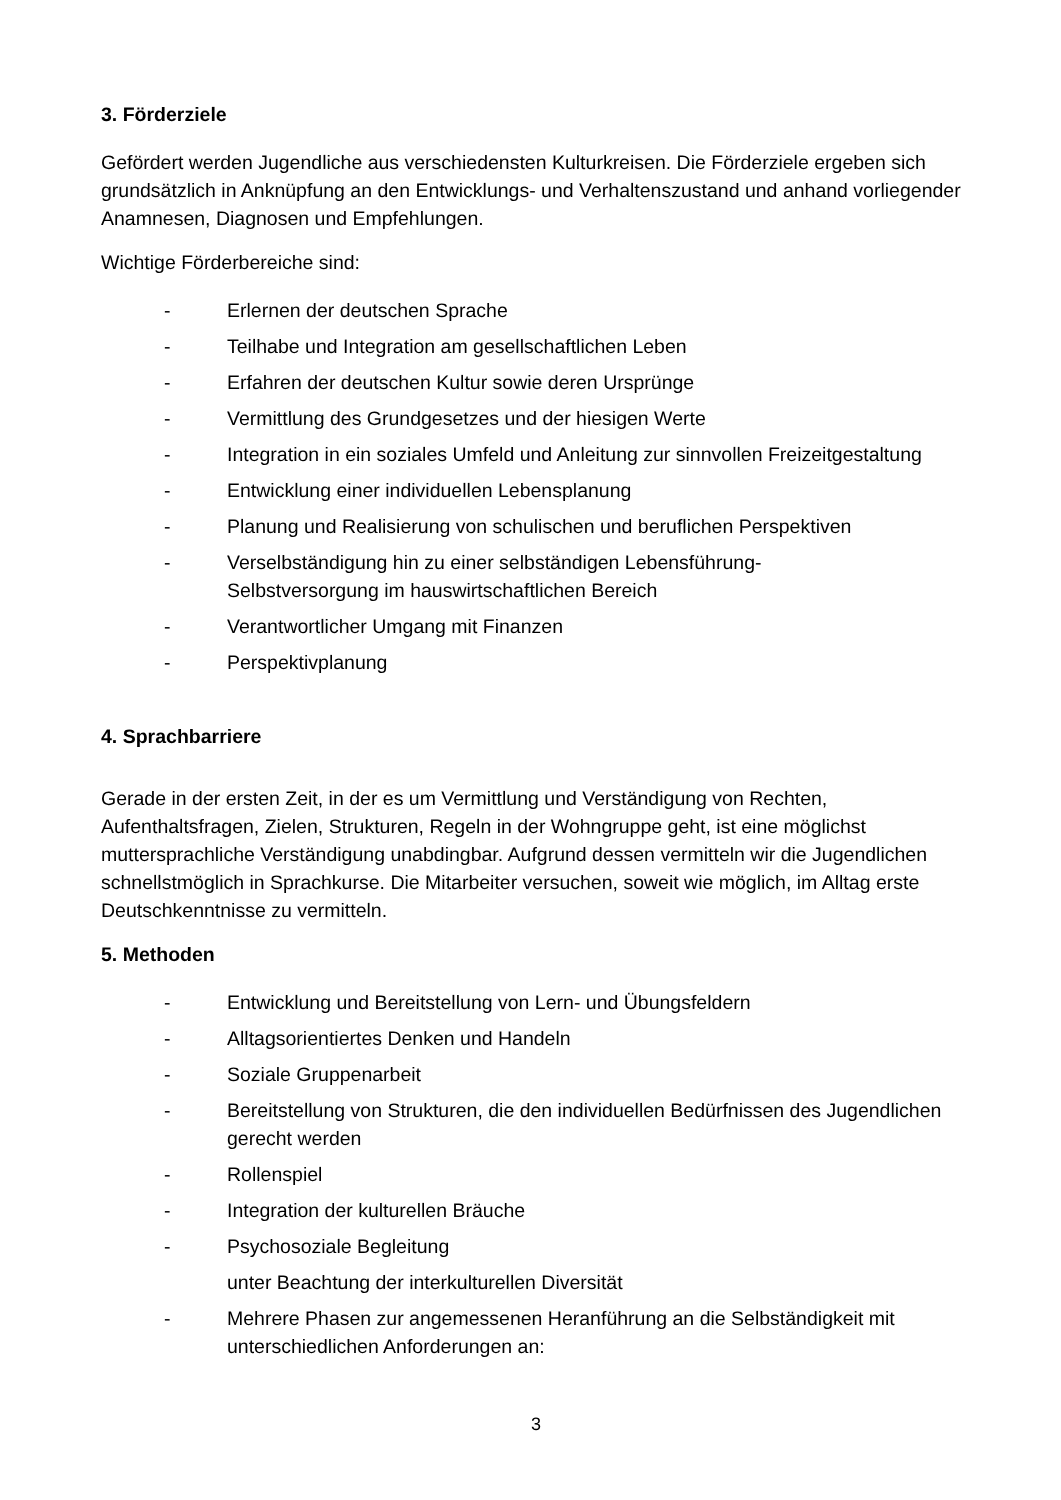3. Förderziele
Gefördert werden Jugendliche aus verschiedensten Kulturkreisen. Die Förderziele ergeben sich grundsätzlich in Anknüpfung an den Entwicklungs- und Verhaltenszustand und anhand vorliegender Anamnesen, Diagnosen und Empfehlungen.
Wichtige Förderbereiche sind:
- Erlernen der deutschen Sprache
- Teilhabe und Integration am gesellschaftlichen Leben
- Erfahren der deutschen Kultur sowie deren Ursprünge
- Vermittlung des Grundgesetzes und der hiesigen Werte
- Integration in ein soziales Umfeld und Anleitung zur sinnvollen Freizeitgestaltung
- Entwicklung einer individuellen Lebensplanung
- Planung und Realisierung von schulischen und beruflichen Perspektiven
- Verselbständigung hin zu einer selbständigen Lebensführung-
Selbstversorgung im hauswirtschaftlichen Bereich
- Verantwortlicher Umgang mit Finanzen
- Perspektivplanung
4. Sprachbarriere
Gerade in der ersten Zeit, in der es um Vermittlung und Verständigung von Rechten, Aufenthaltsfragen, Zielen, Strukturen, Regeln in der Wohngruppe geht, ist eine möglichst muttersprachliche Verständigung unabdingbar. Aufgrund dessen vermitteln wir die Jugendlichen schnellstmöglich in Sprachkurse. Die Mitarbeiter versuchen, soweit wie möglich, im Alltag erste Deutschkenntnisse zu vermitteln.
5. Methoden
- Entwicklung und Bereitstellung von Lern- und Übungsfeldern
- Alltagsorientiertes Denken und Handeln
- Soziale Gruppenarbeit
- Bereitstellung von Strukturen, die den individuellen Bedürfnissen des Jugendlichen gerecht werden
- Rollenspiel
- Integration der kulturellen Bräuche
- Psychosoziale Begleitung
unter Beachtung der interkulturellen Diversität
- Mehrere Phasen zur angemessenen Heranführung an die Selbständigkeit mit unterschiedlichen Anforderungen an:
3